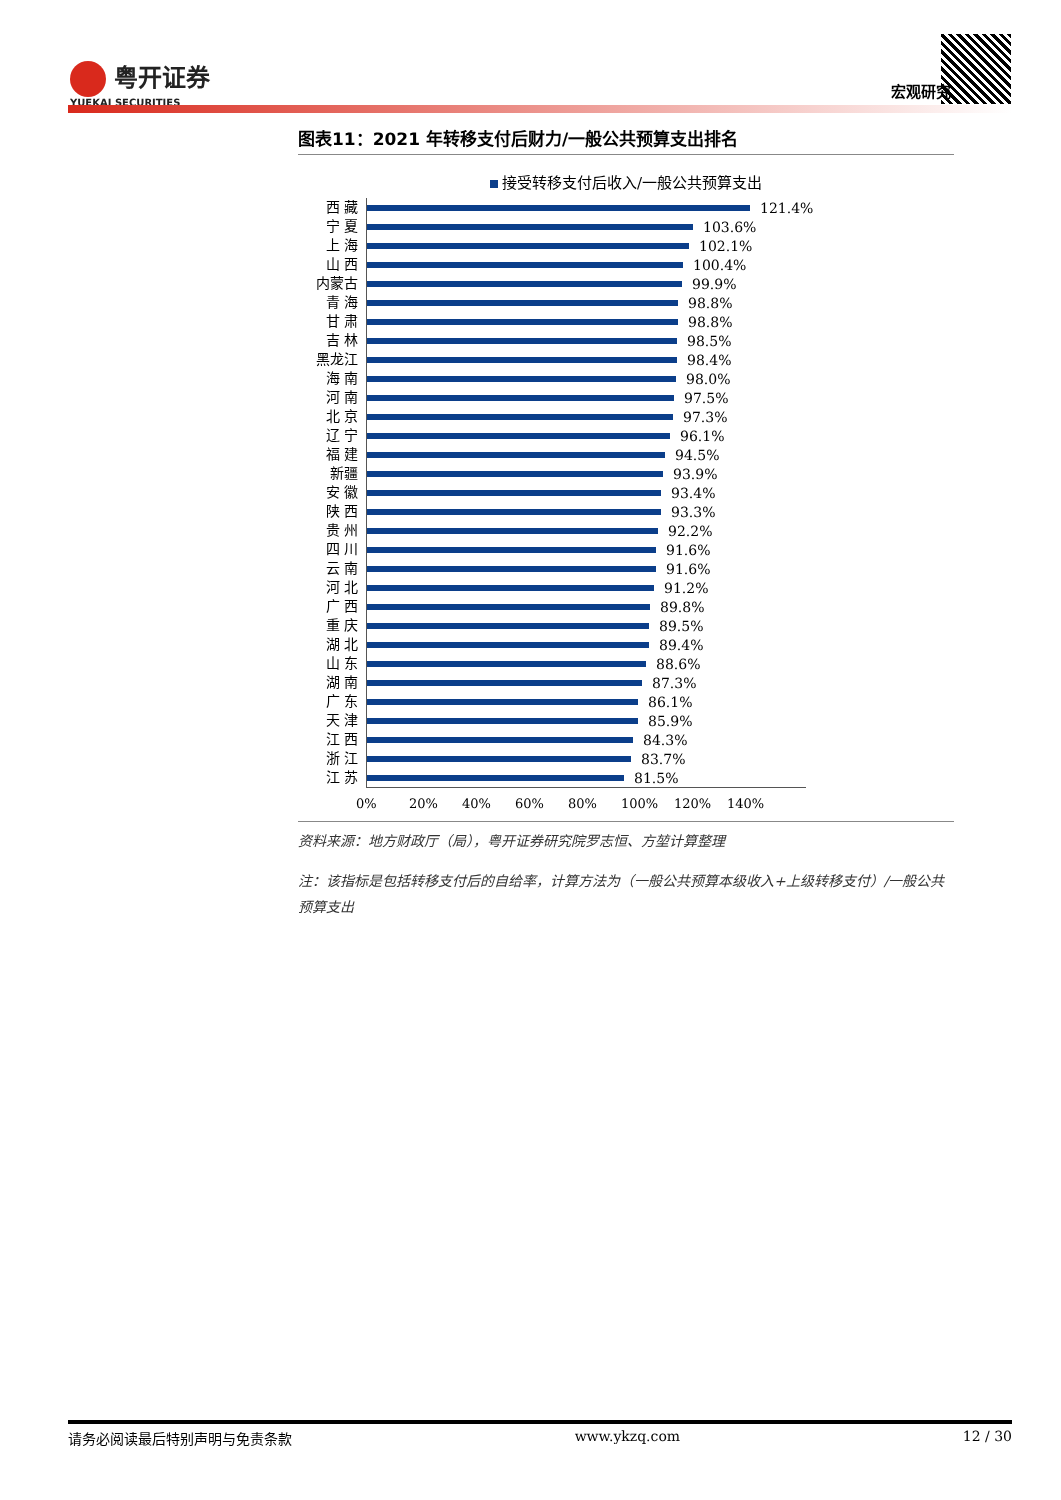粤开证券
YUEKAI SECURITIES
宏观研究
图表11：2021 年转移支付后财力/一般公共预算支出排名
接受转移支付后收入/一般公共预算支出
西 藏
121.4%
宁 夏
103.6%
上 海
102.1%
山 西
100.4%
内蒙古
99.9%
青 海
98.8%
甘 肃
98.8%
吉 林
98.5%
黑龙江
98.4%
海 南
98.0%
河 南
97.5%
北 京
97.3%
辽 宁
96.1%
福 建
94.5%
新疆
93.9%
安 徽
93.4%
陕 西
93.3%
贵 州
92.2%
四 川
91.6%
云 南
91.6%
河 北
91.2%
广 西
89.8%
重 庆
89.5%
湖 北
89.4%
山 东
88.6%
湖 南
87.3%
广 东
86.1%
天 津
85.9%
江 西
84.3%
浙 江
83.7%
江 苏
81.5%
0% 20% 40% 60% 80% 100% 120% 140%
资料来源：地方财政厅（局），粤开证券研究院罗志恒、方堃计算整理
注：该指标是包括转移支付后的自给率，计算方法为（一般公共预算本级收入+上级转移支付）/一般公共预算支出
请务必阅读最后特别声明与免责条款 www.ykzq.com 12 / 30